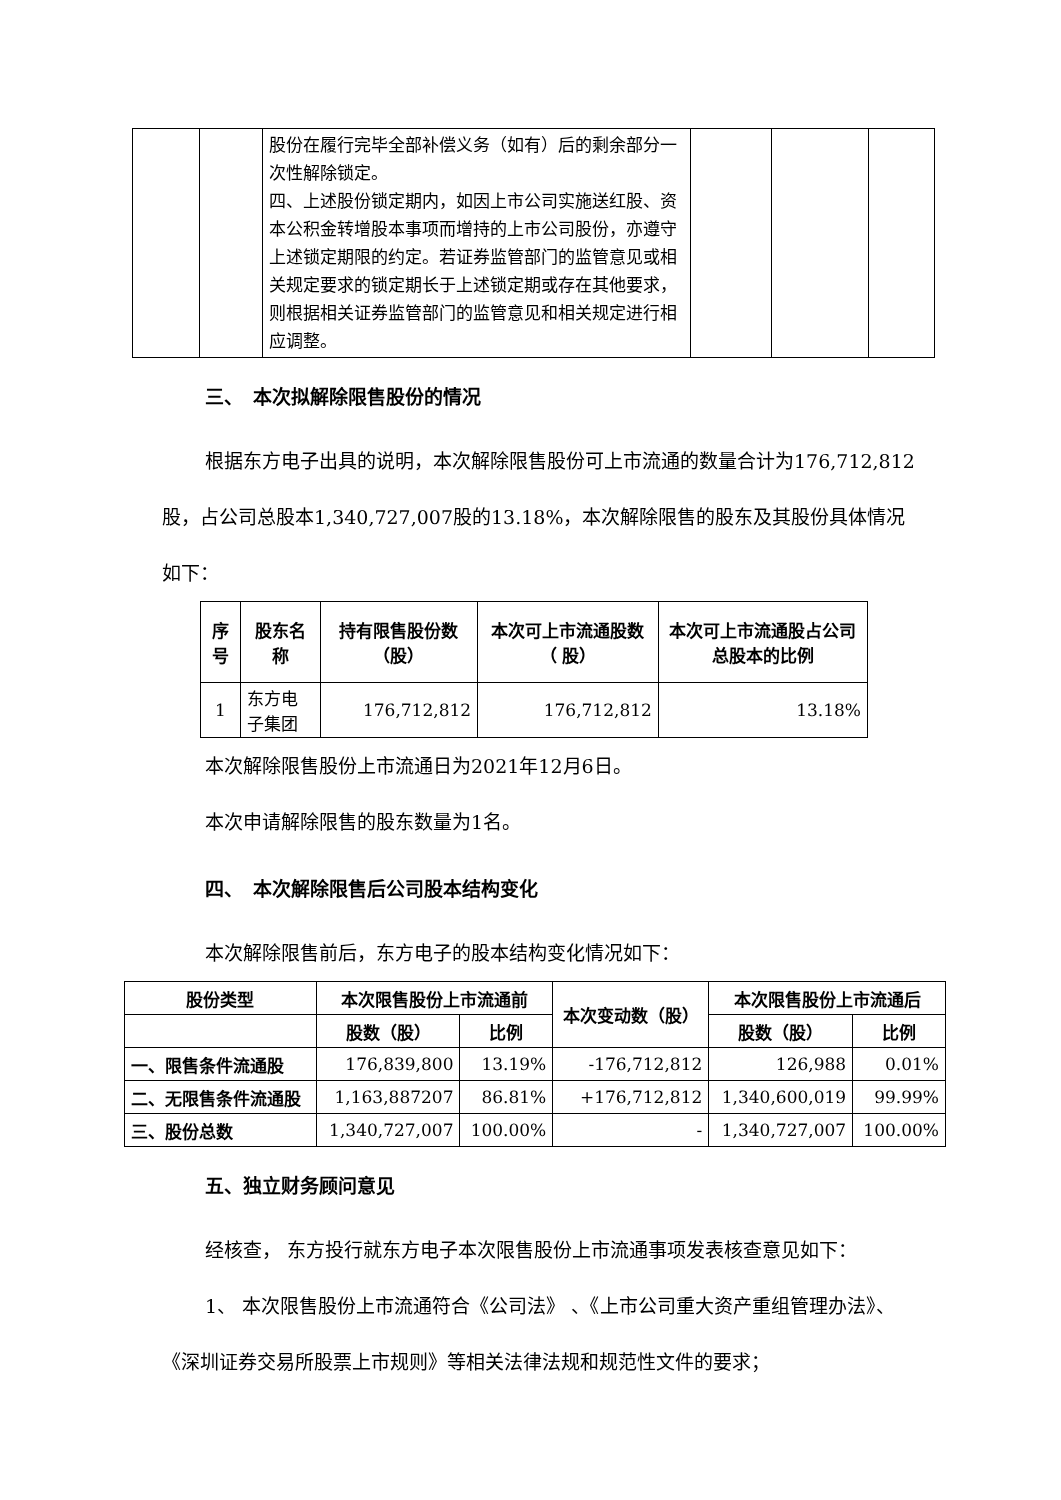| | | 股份在履行完毕全部补偿义务（如有）后的剩余部分一次性解除锁定。 四、上述股份锁定期内，如因上市公司实施送红股、资本公积金转增股本事项而增持的上市公司股份，亦遵守上述锁定期限的约定。若证券监管部门的监管意见或相关规定要求的锁定期长于上述锁定期或存在其他要求，则根据相关证券监管部门的监管意见和相关规定进行相应调整。 | | | |
三、　本次拟解除限售股份的情况
根据东方电子出具的说明，本次解除限售股份可上市流通的数量合计为176,712,812股，占公司总股本1,340,727,007股的13.18%，本次解除限售的股东及其股份具体情况如下：
| 序号 | 股东名称 | 持有限售股份数（股） | 本次可上市流通股数（ 股） | 本次可上市流通股占公司总股本的比例 |
| --- | --- | --- | --- | --- |
| 1 | 东方电子集团 | 176,712,812 | 176,712,812 | 13.18% |
本次解除限售股份上市流通日为2021年12月6日。
本次申请解除限售的股东数量为1名。
四、　本次解除限售后公司股本结构变化
本次解除限售前后，东方电子的股本结构变化情况如下：
| 股份类型 | 本次限售股份上市流通前 | | 本次变动数（股） | 本次限售股份上市流通后 | |
| --- | --- | --- | --- | --- | --- |
| | 股数（股） | 比例 | | 股数（股） | 比例 |
| 一、限售条件流通股 | 176,839,800 | 13.19% | -176,712,812 | 126,988 | 0.01% |
| 二、无限售条件流通股 | 1,163,887207 | 86.81% | +176,712,812 | 1,340,600,019 | 99.99% |
| 三、股份总数 | 1,340,727,007 | 100.00% | - | 1,340,727,007 | 100.00% |
五、独立财务顾问意见
经核查， 东方投行就东方电子本次限售股份上市流通事项发表核查意见如下：
1、 本次限售股份上市流通符合《公司法》 、《上市公司重大资产重组管理办法》、《深圳证券交易所股票上市规则》等相关法律法规和规范性文件的要求；